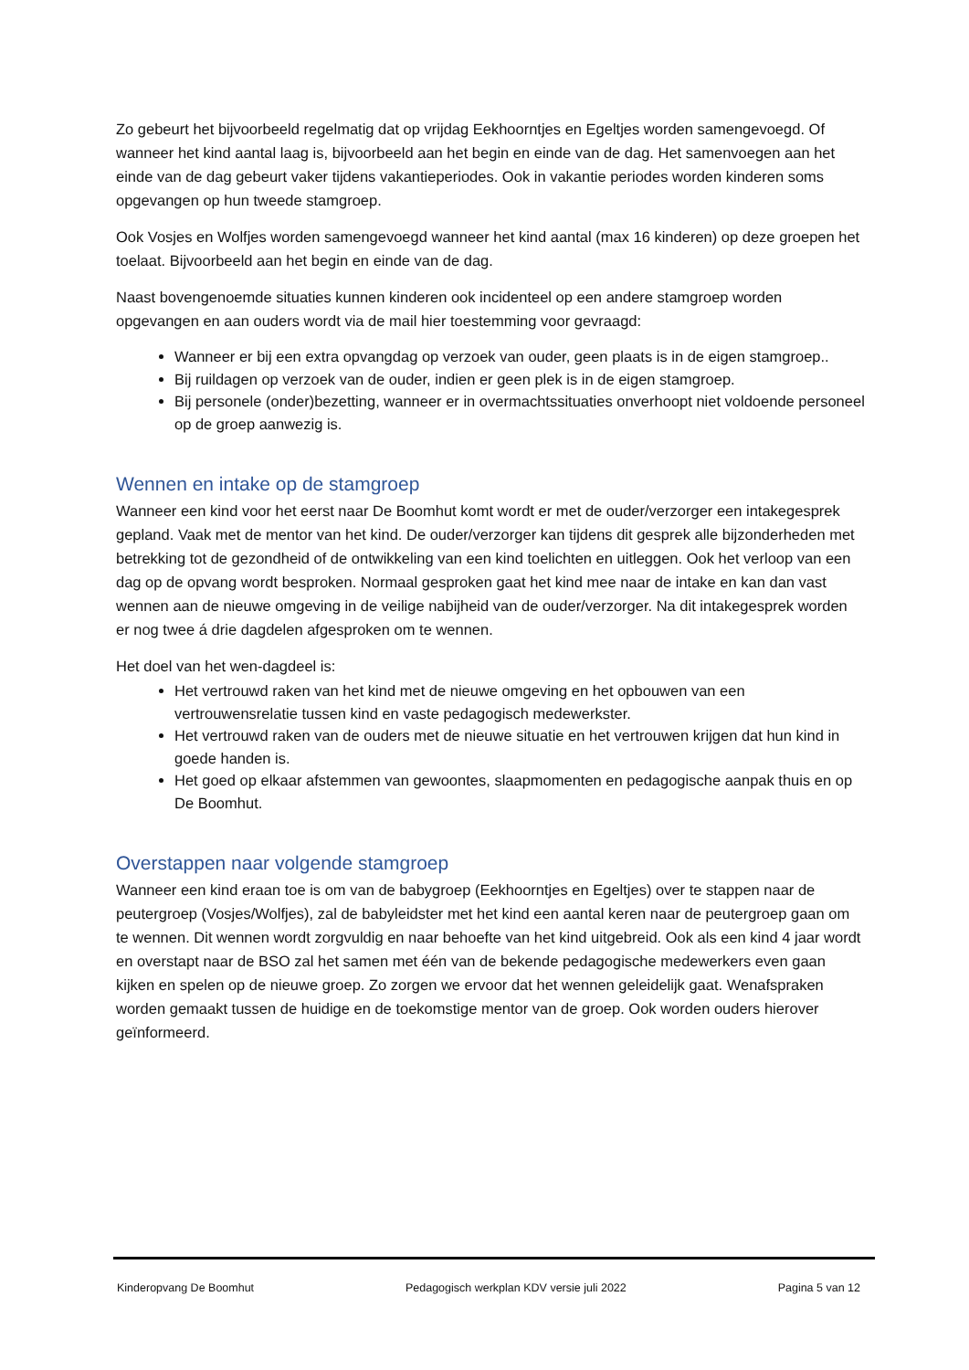Zo gebeurt het bijvoorbeeld regelmatig dat op vrijdag Eekhoorntjes en Egeltjes worden samengevoegd. Of wanneer het kind aantal laag is, bijvoorbeeld aan het begin en einde van de dag. Het samenvoegen aan het einde van de dag gebeurt vaker tijdens vakantieperiodes. Ook in vakantie periodes worden kinderen soms opgevangen op hun tweede stamgroep.
Ook Vosjes en Wolfjes worden samengevoegd wanneer het kind aantal (max 16 kinderen) op deze groepen het toelaat. Bijvoorbeeld aan het begin en einde van de dag.
Naast bovengenoemde situaties kunnen kinderen ook incidenteel op een andere stamgroep worden opgevangen en aan ouders wordt via de mail hier toestemming voor gevraagd:
Wanneer er bij een extra opvangdag op verzoek van ouder, geen plaats is in de eigen stamgroep..
Bij ruildagen op verzoek van de ouder, indien er geen plek is in de eigen stamgroep.
Bij personele (onder)bezetting, wanneer er in overmachtssituaties onverhoopt niet voldoende personeel op de groep aanwezig is.
Wennen en intake op de stamgroep
Wanneer een kind voor het eerst naar De Boomhut komt wordt er met de ouder/verzorger een intakegesprek gepland. Vaak met de mentor van het kind. De ouder/verzorger kan tijdens dit gesprek alle bijzonderheden met betrekking tot de gezondheid of de ontwikkeling van een kind toelichten en uitleggen. Ook het verloop van een dag op de opvang wordt besproken. Normaal gesproken gaat het kind mee naar de intake en kan dan vast wennen aan de nieuwe omgeving in de veilige nabijheid van de ouder/verzorger. Na dit intakegesprek worden er nog twee á drie dagdelen afgesproken om te wennen.
Het doel van het wen-dagdeel is:
Het vertrouwd raken van het kind met de nieuwe omgeving en het opbouwen van een vertrouwensrelatie tussen kind en vaste pedagogisch medewerkster.
Het vertrouwd raken van de ouders met de nieuwe situatie en het vertrouwen krijgen dat hun kind in goede handen is.
Het goed op elkaar afstemmen van gewoontes, slaapmomenten en pedagogische aanpak thuis en op De Boomhut.
Overstappen naar volgende stamgroep
Wanneer een kind eraan toe is om van de babygroep (Eekhoorntjes en Egeltjes) over te stappen naar de peutergroep (Vosjes/Wolfjes), zal de babyleidster met het kind een aantal keren naar de peutergroep gaan om te wennen. Dit wennen wordt zorgvuldig en naar behoefte van het kind uitgebreid. Ook als een kind 4 jaar wordt en overstapt naar de BSO zal het samen met één van de bekende pedagogische medewerkers even gaan kijken en spelen op de nieuwe groep. Zo zorgen we ervoor dat het wennen geleidelijk gaat. Wenafspraken worden gemaakt tussen de huidige en de toekomstige mentor van de groep. Ook worden ouders hierover geïnformeerd.
Kinderopvang De Boomhut Pedagogisch werkplan KDV versie juli 2022 Pagina 5 van 12